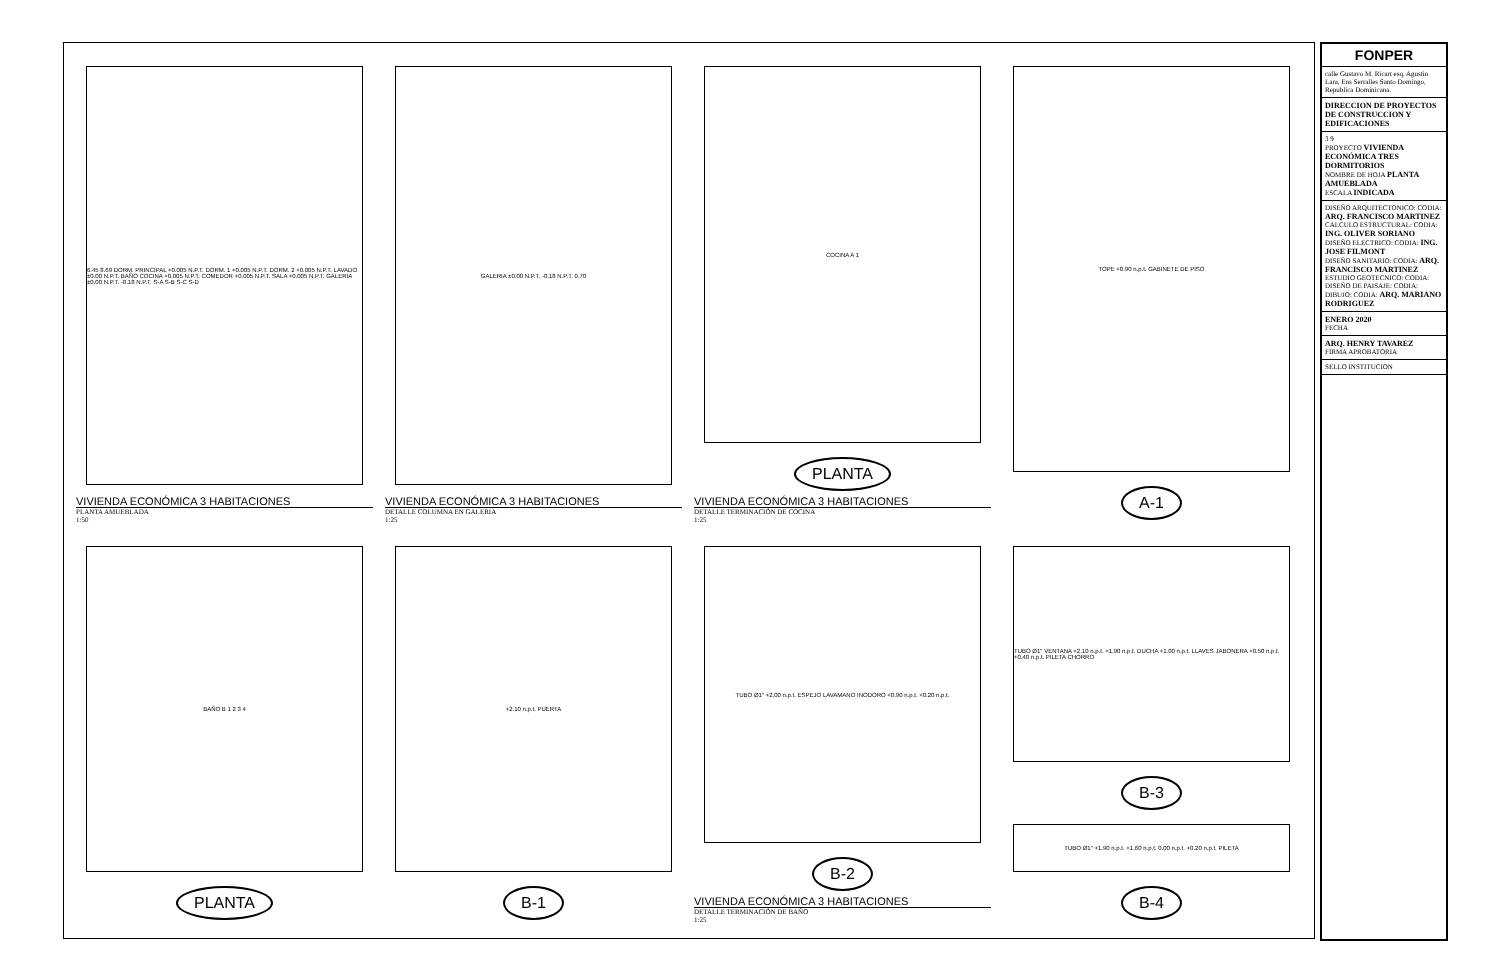6.45 8.69 DORM. PRINCIPAL +0.005 N.P.T. DORM. 1 +0.005 N.P.T. DORM. 2 +0.005 N.P.T. LAVADO ±0.00 N.P.T. BAÑO COCINA +0.005 N.P.T. COMEDOR +0.005 N.P.T. SALA +0.005 N.P.T. GALERIA ±0.00 N.P.T. -0.18 N.P.T. S-A S-B S-C S-D
VIVIENDA ECONÓMICA 3 HABITACIONES
PLANTA AMUEBLADA
1:50
GALERIA ±0.00 N.P.T. -0.18 N.P.T. 0.70
VIVIENDA ECONÓMICA 3 HABITACIONES
DETALLE COLUMNA EN GALERIA
1:25
COCINA A 1
PLANTA
VIVIENDA ECONÓMICA 3 HABITACIONES
DETALLE TERMINACIÓN DE COCINA
1:25
TOPE +0.90 n.p.t. GABINETE DE PISO
A-1
BAÑO B 1 2 3 4
PLANTA
+2.10 n.p.t. PUERTA
B-1
TUBO Ø1" +2.00 n.p.t. ESPEJO LAVAMANO INODORO +0.90 n.p.t. +0.20 n.p.t.
B-2
VIVIENDA ECONÓMICA 3 HABITACIONES
DETALLE TERMINACIÓN DE BAÑO
1:25
TUBO Ø1" VENTANA +2.10 n.p.t. +1.90 n.p.t. DUCHA +1.00 n.p.t. LLAVES JABONERA +0.50 n.p.t. +0.40 n.p.t. PILETA CHORRO
B-3
TUBO Ø1" +1.90 n.p.t. +1.60 n.p.t. 0.00 n.p.t. +0.20 n.p.t. PILETA
B-4
FONPER
calle Gustavo M. Ricart esq. Agustin Lara, Ens Serralles Santo Domingo, Republica Dominicana.
DIRECCION DE PROYECTOS DE CONSTRUCCION Y EDIFICACIONES
3 9
PROYECTO VIVIENDA ECONÓMICA TRES DORMITORIOS
NOMBRE DE HOJA PLANTA AMUEBLADA
ESCALA INDICADA
DISEÑO ARQUITECTONICO: CODIA: ARQ. FRANCISCO MARTINEZ
CALCULO ESTRUCTURAL: CODIA: ING. OLIVER SORIANO
DISEÑO ELECTRICO: CODIA: ING. JOSE FILMONT
DISEÑO SANITARIO: CODIA: ARQ. FRANCISCO MARTINEZ
ESTUDIO GEOTECNICO: CODIA:
DISEÑO DE PAISAJE: CODIA:
DIBUJO: CODIA: ARQ. MARIANO RODRIGUEZ
ENERO 2020
FECHA
ARQ. HENRY TAVAREZ
FIRMA APROBATORIA
SELLO INSTITUCION